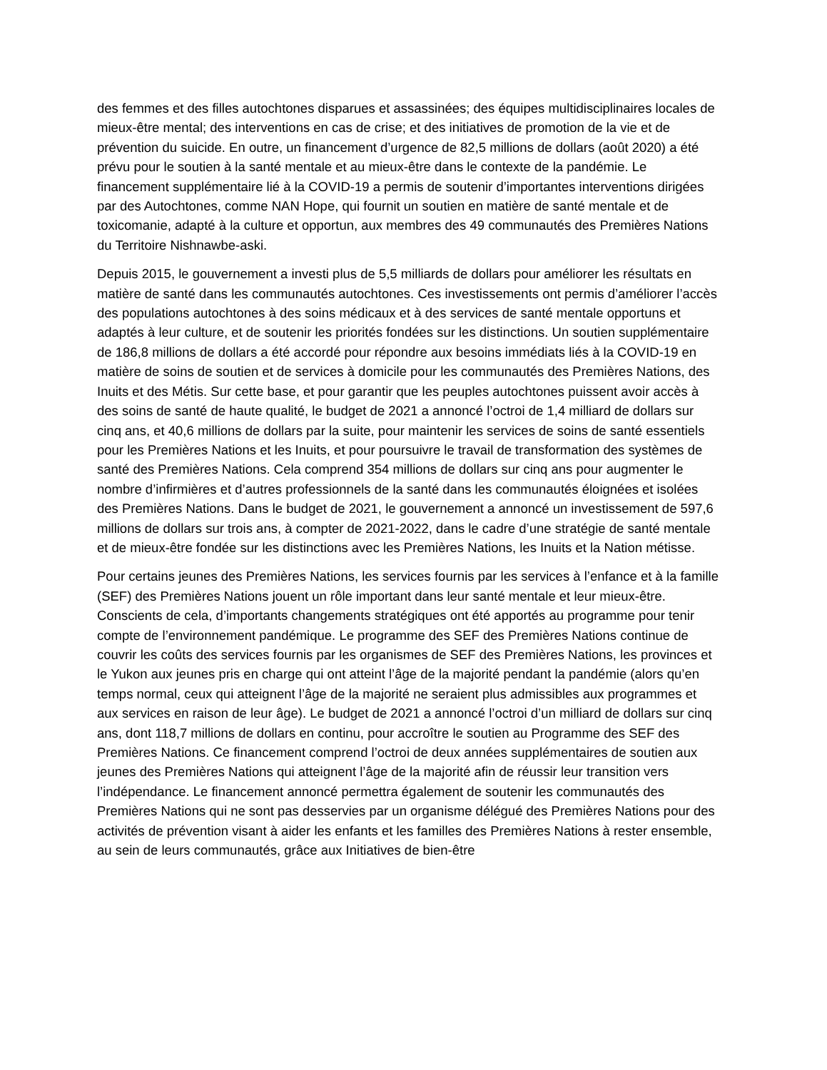des femmes et des filles autochtones disparues et assassinées; des équipes multidisciplinaires locales de mieux-être mental; des interventions en cas de crise; et des initiatives de promotion de la vie et de prévention du suicide. En outre, un financement d’urgence de 82,5 millions de dollars (août 2020) a été prévu pour le soutien à la santé mentale et au mieux-être dans le contexte de la pandémie. Le financement supplémentaire lié à la COVID-19 a permis de soutenir d’importantes interventions dirigées par des Autochtones, comme NAN Hope, qui fournit un soutien en matière de santé mentale et de toxicomanie, adapté à la culture et opportun, aux membres des 49 communautés des Premières Nations du Territoire Nishnawbe-aski.
Depuis 2015, le gouvernement a investi plus de 5,5 milliards de dollars pour améliorer les résultats en matière de santé dans les communautés autochtones. Ces investissements ont permis d’améliorer l’accès des populations autochtones à des soins médicaux et à des services de santé mentale opportuns et adaptés à leur culture, et de soutenir les priorités fondées sur les distinctions. Un soutien supplémentaire de 186,8 millions de dollars a été accordé pour répondre aux besoins immédiats liés à la COVID-19 en matière de soins de soutien et de services à domicile pour les communautés des Premières Nations, des Inuits et des Métis. Sur cette base, et pour garantir que les peuples autochtones puissent avoir accès à des soins de santé de haute qualité, le budget de 2021 a annoncé l’octroi de 1,4 milliard de dollars sur cinq ans, et 40,6 millions de dollars par la suite, pour maintenir les services de soins de santé essentiels pour les Premières Nations et les Inuits, et pour poursuivre le travail de transformation des systèmes de santé des Premières Nations. Cela comprend 354 millions de dollars sur cinq ans pour augmenter le nombre d’infirmières et d’autres professionnels de la santé dans les communautés éloignées et isolées des Premières Nations. Dans le budget de 2021, le gouvernement a annoncé un investissement de 597,6 millions de dollars sur trois ans, à compter de 2021-2022, dans le cadre d’une stratégie de santé mentale et de mieux-être fondée sur les distinctions avec les Premières Nations, les Inuits et la Nation métisse.
Pour certains jeunes des Premières Nations, les services fournis par les services à l’enfance et à la famille (SEF) des Premières Nations jouent un rôle important dans leur santé mentale et leur mieux-être. Conscients de cela, d’importants changements stratégiques ont été apportés au programme pour tenir compte de l’environnement pandémique. Le programme des SEF des Premières Nations continue de couvrir les coûts des services fournis par les organismes de SEF des Premières Nations, les provinces et le Yukon aux jeunes pris en charge qui ont atteint l’âge de la majorité pendant la pandémie (alors qu’en temps normal, ceux qui atteignent l’âge de la majorité ne seraient plus admissibles aux programmes et aux services en raison de leur âge). Le budget de 2021 a annoncé l’octroi d’un milliard de dollars sur cinq ans, dont 118,7 millions de dollars en continu, pour accroître le soutien au Programme des SEF des Premières Nations. Ce financement comprend l’octroi de deux années supplémentaires de soutien aux jeunes des Premières Nations qui atteignent l’âge de la majorité afin de réussir leur transition vers l’indépendance. Le financement annoncé permettra également de soutenir les communautés des Premières Nations qui ne sont pas desservies par un organisme délégué des Premières Nations pour des activités de prévention visant à aider les enfants et les familles des Premières Nations à rester ensemble, au sein de leurs communautés, grâce aux Initiatives de bien-être